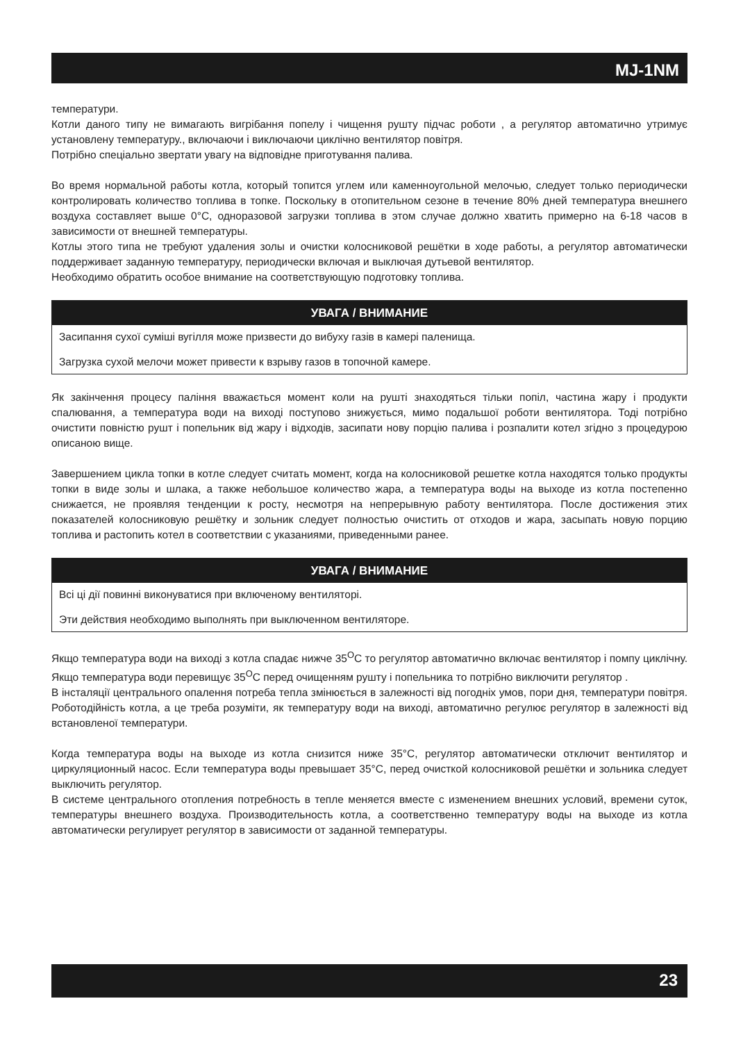MJ-1NM
температури.
Котли даного типу не вимагають вигрібання попелу і чищення рушту підчас роботи , а регулятор автоматично утримує установлену температуру., включаючи і виключаючи циклічно вентилятор повітря.
Потрібно спеціально звертати увагу на відповідне приготування палива.
Во время нормальной работы котла, который топится углем или каменноугольной мелочью, следует только периодически контролировать количество топлива в топке. Поскольку в отопительном сезоне в течение 80% дней температура внешнего воздуха составляет выше 0°C, одноразовой загрузки топлива в этом случае должно хватить примерно на 6-18 часов в зависимости от внешней температуры.
Котлы этого типа не требуют удаления золы и очистки колосниковой решётки в ходе работы, а регулятор автоматически поддерживает заданную температуру, периодически включая и выключая дутьевой вентилятор.
Необходимо обратить особое внимание на соответствующую подготовку топлива.
УВАГА / ВНИМАНИЕ
Засипання сухої суміші вугілля може призвести до вибуху газів в камері паленища.
Загрузка сухой мелочи может привести к взрыву газов в топочной камере.
Як закінчення процесу паління вважається момент коли на рушті знаходяться тільки попіл, частина жару і продукти спалювання, а температура води на виході поступово знижується, мимо подальшої роботи вентилятора. Тоді потрібно очистити повністю рушт і попельник від жару і відходів, засипати нову порцію палива і розпалити котел згідно з процедурою описаною вище.
Завершением цикла топки в котле следует считать момент, когда на колосниковой решетке котла находятся только продукты топки в виде золы и шлака, а также небольшое количество жара, а температура воды на выходе из котла постепенно снижается, не проявляя тенденции к росту, несмотря на непрерывную работу вентилятора. После достижения этих показателей колосниковую решётку и зольник следует полностью очистить от отходов и жара, засыпать новую порцию топлива и растопить котел в соответствии с указаниями, приведенными ранее.
УВАГА / ВНИМАНИЕ
Всі ці дії повинні виконуватися при включеному вентиляторі.
Эти действия необходимо выполнять при выключенном вентиляторе.
Якщо температура води на виході з котла спадає нижче 35<sup>O</sup>C то регулятор автоматично включає вентилятор і помпу циклічну. Якщо температура води перевищує 35<sup>O</sup>C перед очищенням рушту і попельника то потрібно виключити регулятор .
В інсталяції центрального опалення потреба тепла змінюється в залежності від погодніх умов, пори дня, температури повітря. Роботодійність котла, а це треба розуміти, як температуру води на виході, автоматично регулює регулятор в залежності від встановленої температури.
Когда температура воды на выходе из котла снизится ниже 35°C, регулятор автоматически отключит вентилятор и циркуляционный насос. Если температура воды превышает 35°C, перед очисткой колосниковой решётки и зольника следует выключить регулятор.
В системе центрального отопления потребность в тепле меняется вместе с изменением внешних условий, времени суток, температуры внешнего воздуха. Производительность котла, а соответственно температуру воды на выходе из котла автоматически регулирует регулятор в зависимости от заданной температуры.
23